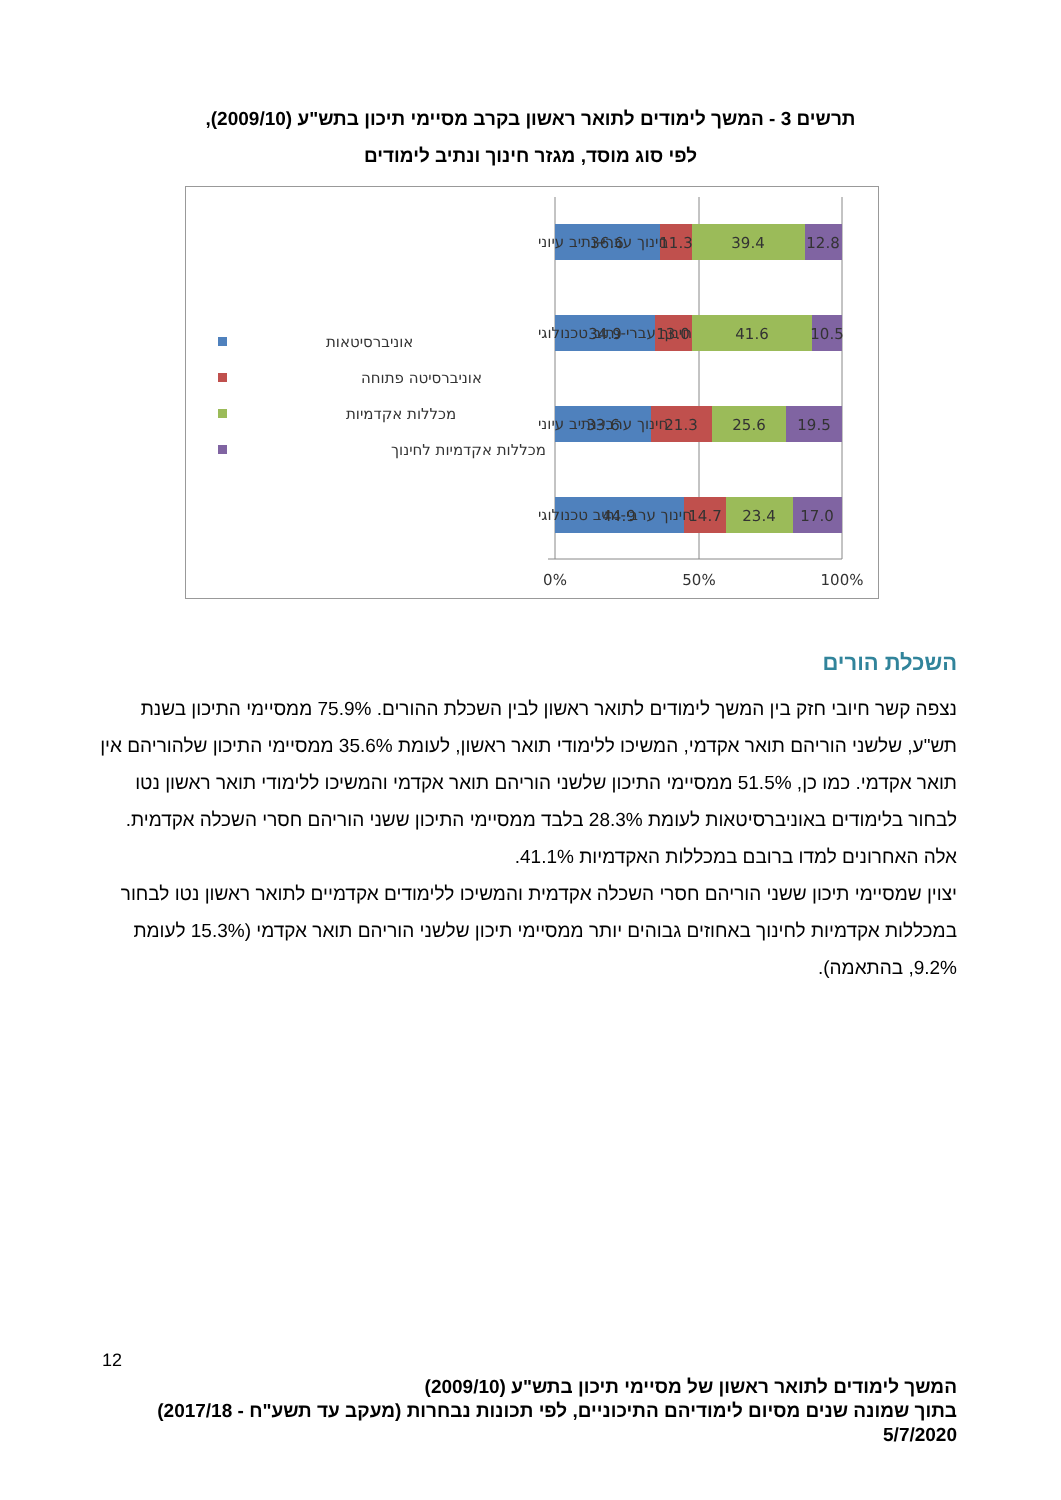תרשים 3 - המשך לימודים לתואר ראשון בקרב מסיימי תיכון בתש"ע (2009/10),
לפי סוג מוסד, מגזר חינוך ונתיב לימודים
36.6
11.3
39.4
12.8
34.9
13.0
41.6
10.5
33.6
21.3
25.6
19.5
44.9
14.7
23.4
17.0
0%
50%
100%
חינוך עברי-נתיב עיוני
חינוך עברי-נתיב טכנולוגי
חינוך ערבי-נתיב עיוני
חינוך ערבי-נתיב טכנולוגי
אוניברסיטאות
אוניברסיטה פתוחה
מכללות אקדמיות
מכללות אקדמיות לחינוך
השכלת הורים
נצפה קשר חיובי חזק בין המשך לימודים לתואר ראשון לבין השכלת ההורים. 75.9% ממסיימי התיכון בשנת תש"ע, שלשני הוריהם תואר אקדמי, המשיכו ללימודי תואר ראשון, לעומת 35.6% ממסיימי התיכון שלהוריהם אין תואר אקדמי. כמו כן, 51.5% ממסיימי התיכון שלשני הוריהם תואר אקדמי והמשיכו ללימודי תואר ראשון נטו לבחור בלימודים באוניברסיטאות לעומת 28.3% בלבד ממסיימי התיכון ששני הוריהם חסרי השכלה אקדמית. אלה האחרונים למדו ברובם במכללות האקדמיות 41.1%.
יצוין שמסיימי תיכון ששני הוריהם חסרי השכלה אקדמית והמשיכו ללימודים אקדמיים לתואר ראשון נטו לבחור במכללות אקדמיות לחינוך באחוזים גבוהים יותר ממסיימי תיכון שלשני הוריהם תואר אקדמי (15.3% לעומת 9.2%, בהתאמה).
12
המשך לימודים לתואר ראשון של מסיימי תיכון בתש"ע (2009/10)
בתוך שמונה שנים מסיום לימודיהם התיכוניים, לפי תכונות נבחרות (מעקב עד תשע"ח - 2017/18)
5/7/2020